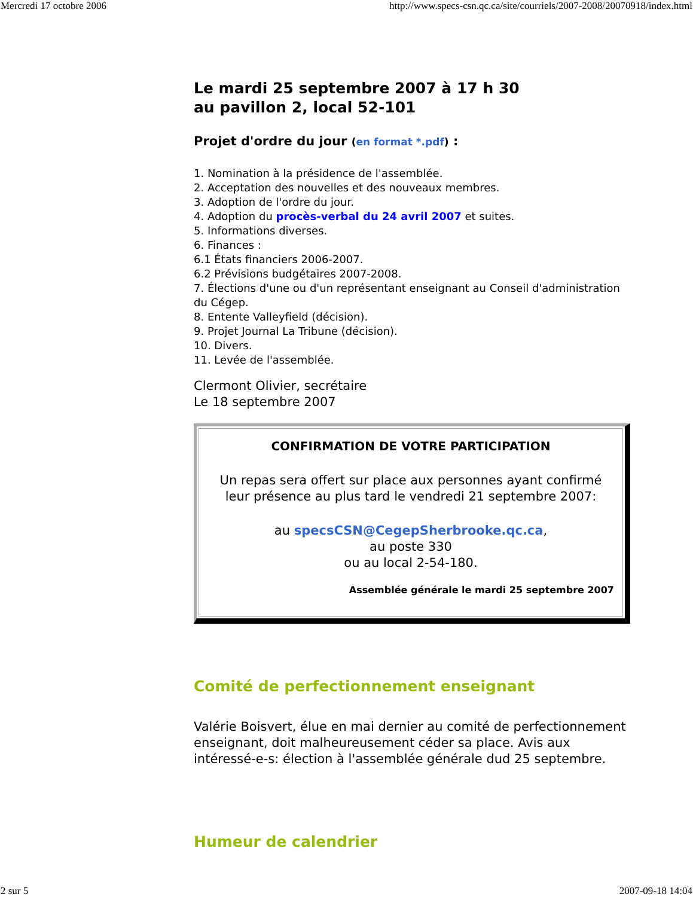Mercredi 17 octobre 2006 http://www.specs-csn.qc.ca/site/courriels/2007-2008/20070918/index.html
Le mardi 25 septembre 2007 à 17 h 30
au pavillon 2, local 52-101
Projet d'ordre du jour (en format *.pdf) :
1. Nomination à la présidence de l'assemblée.
2. Acceptation des nouvelles et des nouveaux membres.
3. Adoption de l'ordre du jour.
4. Adoption du procès-verbal du 24 avril 2007 et suites.
5. Informations diverses.
6. Finances :
6.1 États financiers 2006-2007.
6.2 Prévisions budgétaires 2007-2008.
7. Élections d'une ou d'un représentant enseignant au Conseil d'administration du Cégep.
8. Entente Valleyfield (décision).
9. Projet Journal La Tribune (décision).
10. Divers.
11. Levée de l'assemblée.
Clermont Olivier, secrétaire
Le 18 septembre 2007
CONFIRMATION DE VOTRE PARTICIPATION
Un repas sera offert sur place aux personnes ayant confirmé leur présence au plus tard le vendredi 21 septembre 2007:
au specsCSN@CegepSherbrooke.qc.ca,
au poste 330
ou au local 2-54-180.
Assemblée générale le mardi 25 septembre 2007
Comité de perfectionnement enseignant
Valérie Boisvert, élue en mai dernier au comité de perfectionnement enseignant, doit malheureusement céder sa place. Avis aux intéressé-e-s: élection à l'assemblée générale dud 25 septembre.
Humeur de calendrier
2 sur 5 2007-09-18 14:04